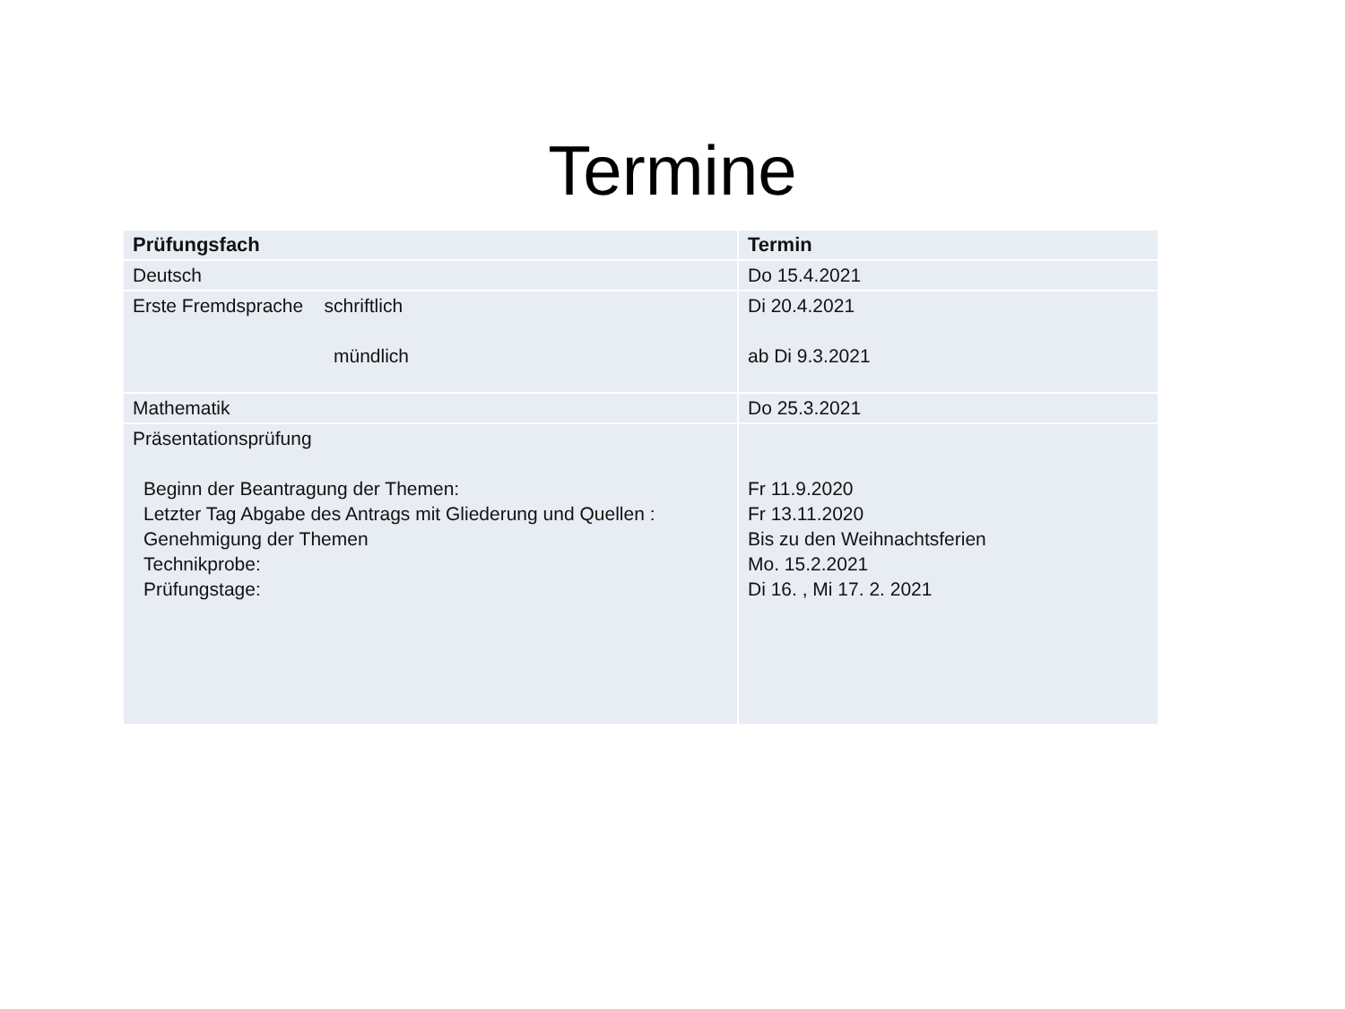Termine
| Prüfungsfach | Termin |
| --- | --- |
| Deutsch | Do 15.4.2021 |
| Erste Fremdsprache schriftlich mündlich | Di 20.4.2021 ab Di 9.3.2021 |
| Mathematik | Do 25.3.2021 |
| Präsentationsprüfung Beginn der Beantragung der Themen: Letzter Tag Abgabe des Antrags mit Gliederung und Quellen : Genehmigung der Themen Technikprobe: Prüfungstage: | Fr 11.9.2020 Fr 13.11.2020 Bis zu den Weihnachtsferien Mo. 15.2.2021 Di 16. , Mi 17. 2. 2021 |